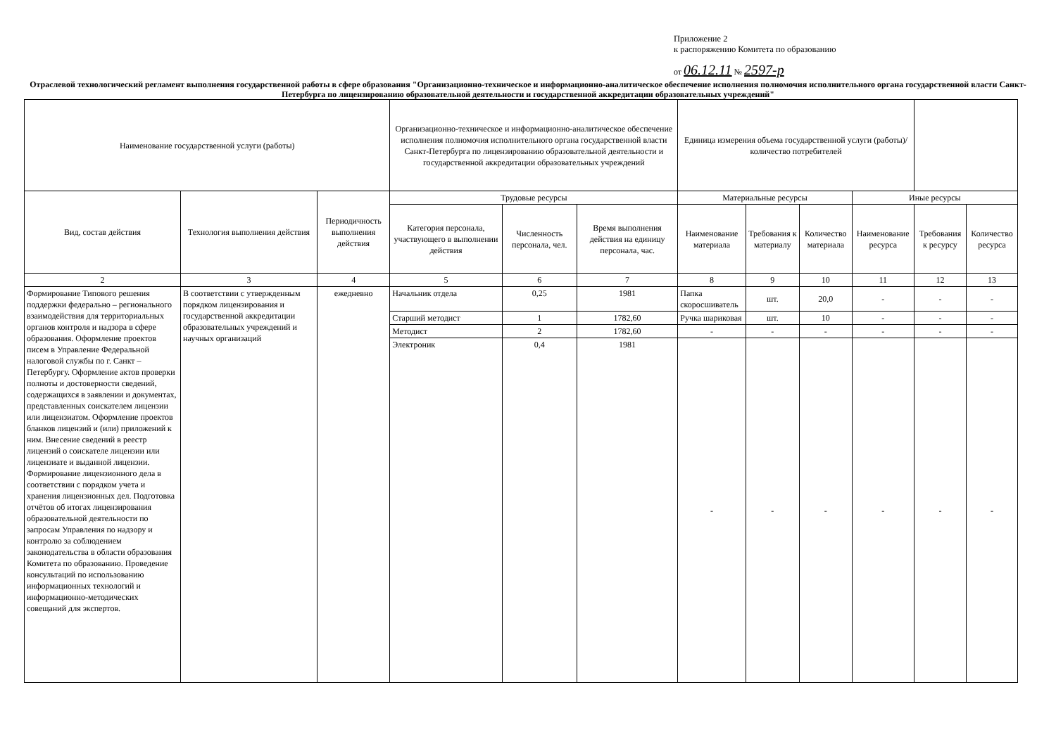Приложение 2
к распоряжению Комитета по образованию
от 06.12.11 № 2597-р
Отраслевой технологический регламент выполнения государственной работы в сфере образования "Организационно-техническое и информационно-аналитическое обеспечение исполнения полномочия исполнительного органа государственной власти Санкт-Петербурга по лицензированию образовательной деятельности и государственной аккредитации образовательных учреждений"
| Наименование государственной услуги (работы) | | | Организационно-техническое и информационно-аналитическое обеспечение исполнения полномочия исполнительного органа государственной власти Санкт-Петербурга по лицензированию образовательной деятельности и государственной аккредитации образовательных учреждений | | | Единица измерения объема государственной услуги (работы)/количество потребителей | | | | | |
| --- | --- | --- | --- | --- | --- | --- | --- | --- | --- | --- | --- |
| Вид, состав действия | Технология выполнения действия | Периодичность выполнения действия | Трудовые ресурсы | | | Материальные ресурсы | | | Иные ресурсы | | |
| | | | Категория персонала, участвующего в выполнении действия | Численность персонала, чел. | Время выполнения действия на единицу персонала, час. | Наименование материала | Требования к материалу | Количество материала | Наименование ресурса | Требования к ресурсу | Количество ресурса |
| 2 | 3 | 4 | 5 | 6 | 7 | 8 | 9 | 10 | 11 | 12 | 13 |
| Формирование Типового решения поддержки федерально – регионального взаимодействия для территориальных органов контроля и надзора в сфере образования. Оформление проектов писем в Управление Федеральной налоговой службы по г. Санкт – Петербургу. Оформление актов проверки полноты и достоверности сведений, содержащихся в заявлении и документах, представленных соискателем лицензии или лицензиатом. Оформление проектов бланков лицензий и (или) приложений к ним. Внесение сведений в реестр лицензий о соискателе лицензии или лицензиате и выданной лицензии. Формирование лицензионного дела в соответствии с порядком учета и хранения лицензионных дел. Подготовка отчётов об итогах лицензирования образовательной деятельности по запросам Управления по надзору и контролю за соблюдением законодательства в области образования Комитета по образованию. Проведение консультаций по использованию информационных технологий и информационно-методических совещаний для экспертов. | В соответствии с утвержденным порядком лицензирования и государственной аккредитации образовательных учреждений и научных организаций | ежедневно | Начальник отдела | 0,25 | 1981 | Папка скоросшиватель | шт. | 20,0 | - | - | - |
| | | | Старший методист | 1 | 1782,60 | Ручка шариковая | шт. | 10 | - | - | - |
| | | | Методист | 2 | 1782,60 | - | - | - | - | - | - |
| | | | Электроник | 0,4 | 1981 | - | - | - | - | - | - |